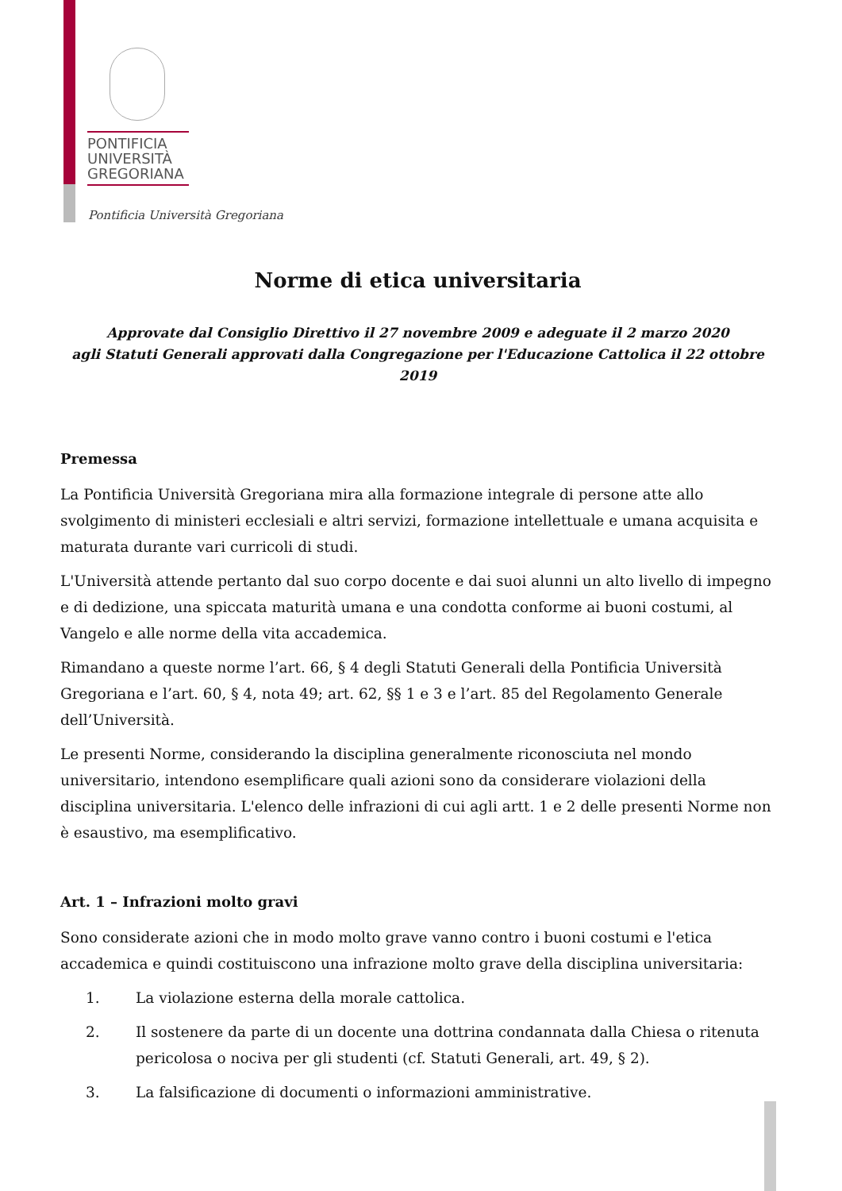PONTIFICIA
UNIVERSITÀ
GREGORIANA
Pontificia Università Gregoriana
Norme di etica universitaria
Approvate dal Consiglio Direttivo il 27 novembre 2009 e adeguate il 2 marzo 2020
agli Statuti Generali approvati dalla Congregazione per l'Educazione Cattolica il 22 ottobre 2019
Premessa
La Pontificia Università Gregoriana mira alla formazione integrale di persone atte allo svolgimento di ministeri ecclesiali e altri servizi, formazione intellettuale e umana acquisita e maturata durante vari curricoli di studi.
L'Università attende pertanto dal suo corpo docente e dai suoi alunni un alto livello di impegno e di dedizione, una spiccata maturità umana e una condotta conforme ai buoni costumi, al Vangelo e alle norme della vita accademica.
Rimandano a queste norme l’art. 66, § 4 degli Statuti Generali della Pontificia Università Gregoriana e l’art. 60, § 4, nota 49; art. 62, §§ 1 e 3 e l’art. 85 del Regolamento Generale dell’Università.
Le presenti Norme, considerando la disciplina generalmente riconosciuta nel mondo universitario, intendono esemplificare quali azioni sono da considerare violazioni della disciplina universitaria. L'elenco delle infrazioni di cui agli artt. 1 e 2 delle presenti Norme non è esaustivo, ma esemplificativo.
Art. 1 – Infrazioni molto gravi
Sono considerate azioni che in modo molto grave vanno contro i buoni costumi e l'etica accademica e quindi costituiscono una infrazione molto grave della disciplina universitaria:
1. La violazione esterna della morale cattolica.
2. Il sostenere da parte di un docente una dottrina condannata dalla Chiesa o ritenuta pericolosa o nociva per gli studenti (cf. Statuti Generali, art. 49, § 2).
3. La falsificazione di documenti o informazioni amministrative.